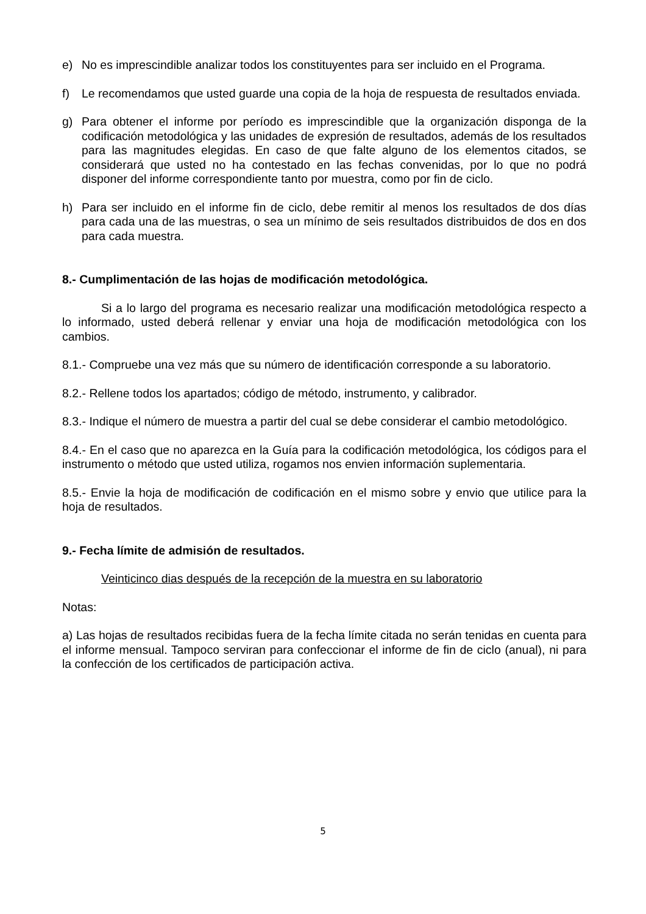e) No es imprescindible analizar todos los constituyentes para ser incluido en el Programa.
f) Le recomendamos que usted guarde una copia de la hoja de respuesta de resultados enviada.
g) Para obtener el informe por período es imprescindible que la organización disponga de la codificación metodológica y las unidades de expresión de resultados, además de los resultados para las magnitudes elegidas. En caso de que falte alguno de los elementos citados, se considerará que usted no ha contestado en las fechas convenidas, por lo que no podrá disponer del informe correspondiente tanto por muestra, como por fin de ciclo.
h) Para ser incluido en el informe fin de ciclo, debe remitir al menos los resultados de dos días para cada una de las muestras, o sea un mínimo de seis resultados distribuidos de dos en dos para cada muestra.
8.- Cumplimentación de las hojas de modificación metodológica.
Si a lo largo del programa es necesario realizar una modificación metodológica respecto a lo informado, usted deberá rellenar y enviar una hoja de modificación metodológica con los cambios.
8.1.- Compruebe una vez más que su número de identificación corresponde a su laboratorio.
8.2.- Rellene todos los apartados; código de método, instrumento, y calibrador.
8.3.- Indique el número de muestra a partir del cual se debe considerar el cambio metodológico.
8.4.- En el caso que no aparezca en la Guía para la codificación metodológica, los códigos para el instrumento o método que usted utiliza, rogamos nos envien información suplementaria.
8.5.- Envie la hoja de modificación de codificación en el mismo sobre y envio que utilice para la hoja de resultados.
9.- Fecha límite de admisión de resultados.
Veinticinco dias después de la recepción de la muestra en su laboratorio
Notas:
a) Las hojas de resultados recibidas fuera de la fecha límite citada no serán tenidas en cuenta para el informe mensual. Tampoco serviran para confeccionar el informe de fin de ciclo (anual), ni para la confección de los certificados de participación activa.
5